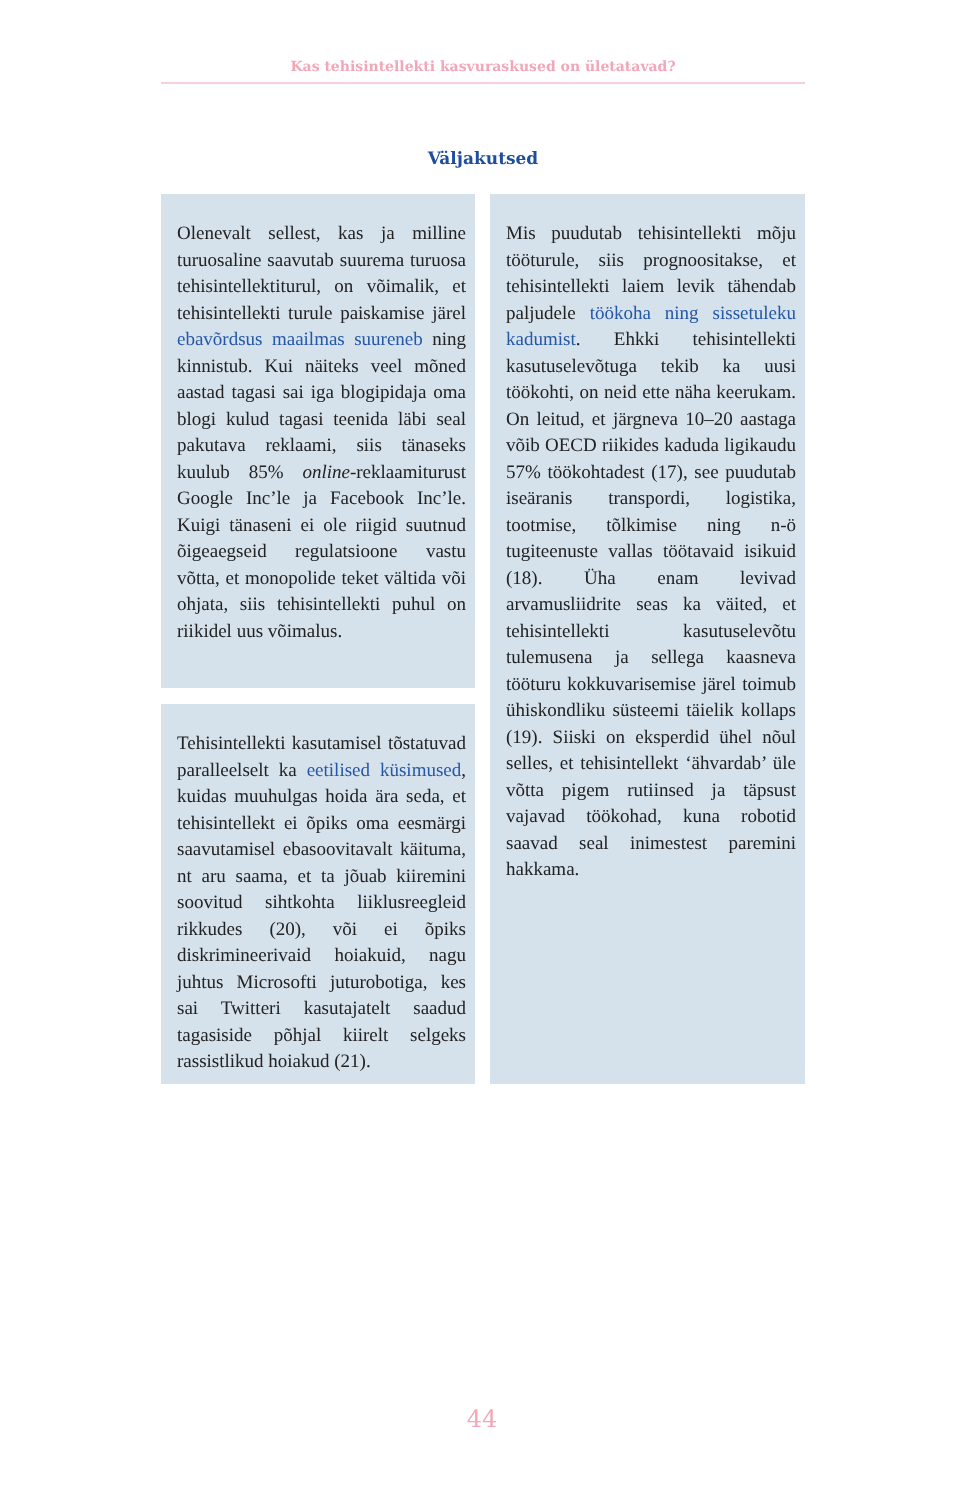Kas tehisintellekti kasvuraskused on ületatavad?
Väljakutsed
Olenevalt sellest, kas ja milline turuosaline saavutab suurema turuosa tehisintellektiturul, on võimalik, et tehisintellekti turule paiskamise järel ebavõrdsus maailmas suureneb ning kinnistub. Kui näiteks veel mõned aastad tagasi sai iga blogipidaja oma blogi kulud tagasi teenida läbi seal pakutava reklaami, siis tänaseks kuulub 85% online-reklaamiturust Google Inc’le ja Facebook Inc’le. Kuigi tänaseni ei ole riigid suutnud õigeaegseid regulatsioone vastu võtta, et monopolide teket vältida või ohjata, siis tehisintellekti puhul on riikidel uus võimalus.
Tehisintellekti kasutamisel tõstatuvad paralleelselt ka eetilised küsimused, kuidas muuhulgas hoida ära seda, et tehisintellekt ei õpiks oma eesmärgi saavutamisel ebasoovitavalt käituma, nt aru saama, et ta jõuab kiiremini soovitud sihtkohta liiklusreegleid rikkudes (20), või ei õpiks diskrimineerivaid hoiakuid, nagu juhtus Microsofti juturobotiga, kes sai Twitteri kasutajatelt saadud tagasiside põhjal kiirelt selgeks rassistlikud hoiakud (21).
Mis puudutab tehisintellekti mõju tööturule, siis prognoositakse, et tehisintellekti laiem levik tähendab paljudele töökoha ning sissetuleku kadumist. Ehkki tehisintellekti kasutuselevõtuga tekib ka uusi töökohti, on neid ette näha keerukam. On leitud, et järgneva 10–20 aastaga võib OECD riikides kaduda ligikaudu 57% töökohtadest (17), see puudutab iseäranis transpordi, logistika, tootmise, tõlkimise ning n-ö tugiteenuste vallas töötavaid isikuid (18). Üha enam levivad arvamusliidrite seas ka väited, et tehisintellekti kasutuselevõtu tulemusena ja sellega kaasneva tööturu kokkuvarisemise järel toimub ühiskondliku süsteemi täielik kollaps (19). Siiski on eksperdid ühel nõul selles, et tehisintellekt ‘ähvardab’ üle võtta pigem rutiinsed ja täpsust vajavad töökohad, kuna robotid saavad seal inimestest paremini hakkama.
44